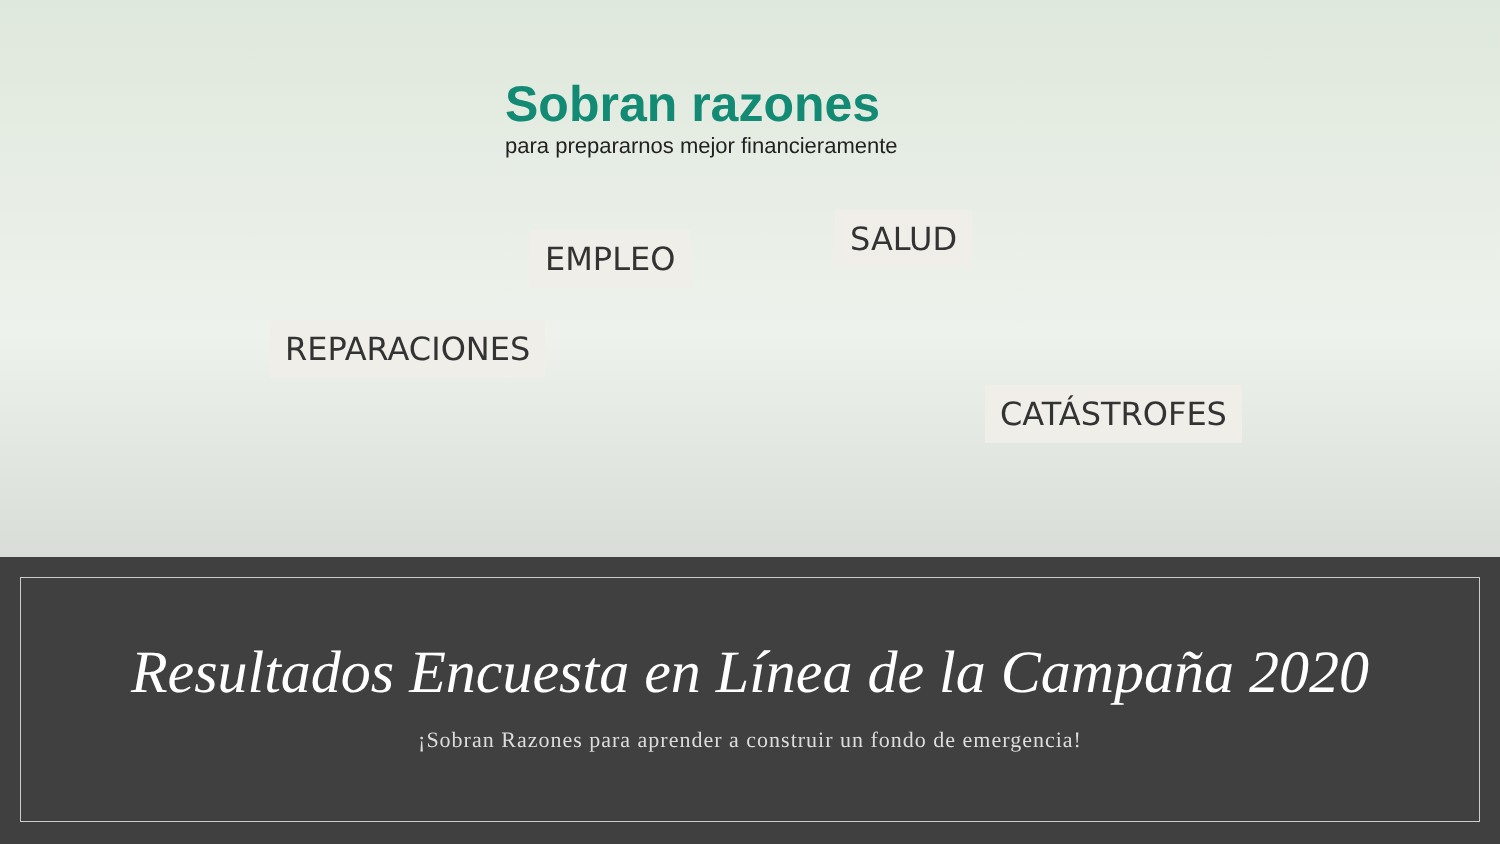Sobran razones
para prepararnos mejor financieramente
EMPLEO
SALUD
REPARACIONES
CATÁSTROFES
Resultados Encuesta en Línea de la Campaña 2020
¡Sobran Razones para aprender a construir un fondo de emergencia!